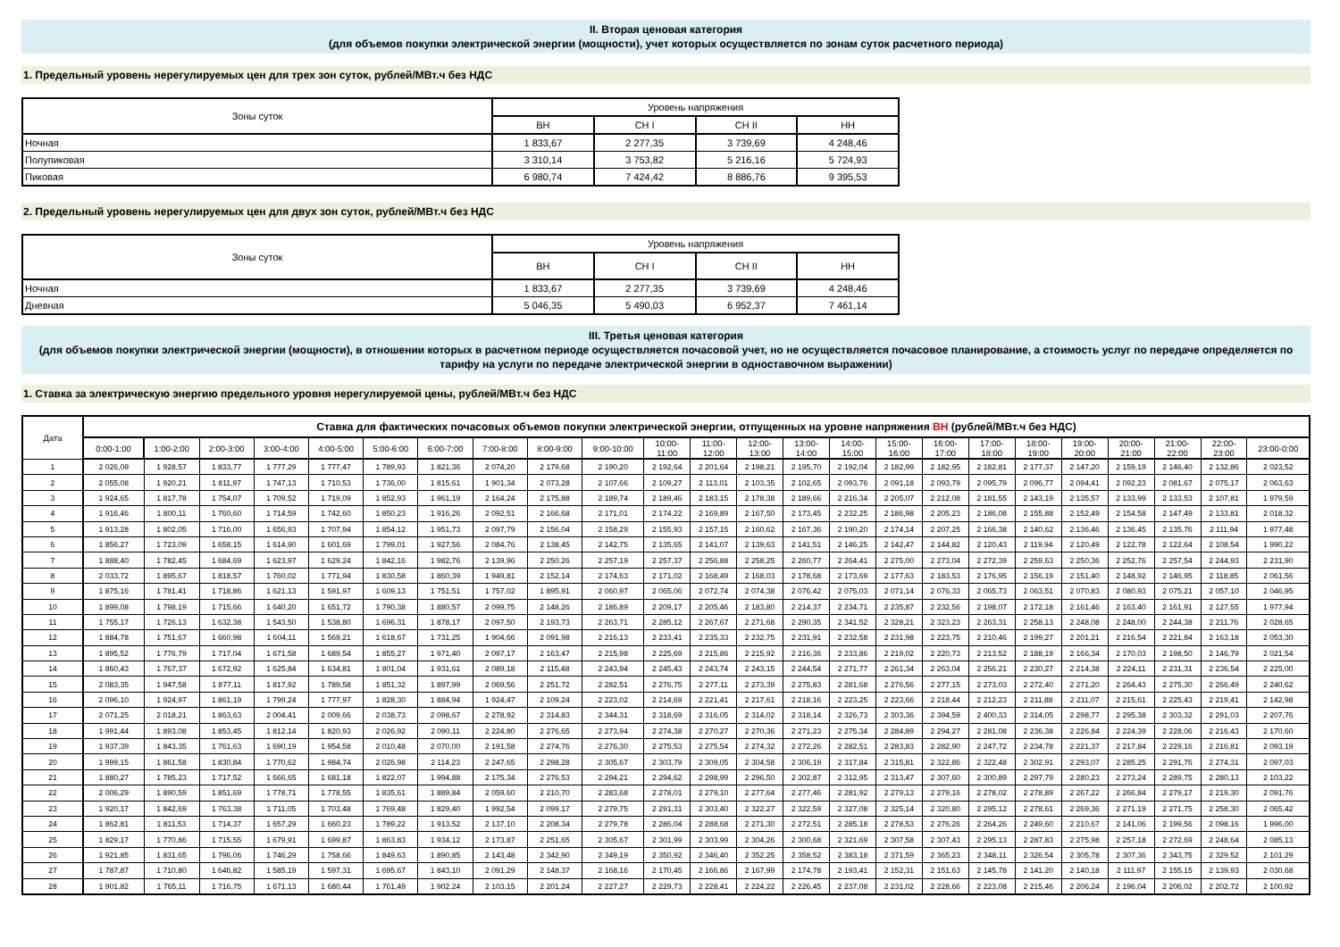II. Вторая ценовая категория
(для объемов покупки электрической энергии (мощности), учет которых осуществляется по зонам суток расчетного периода)
1. Предельный уровень нерегулируемых цен для трех зон суток, рублей/МВт.ч без НДС
| Зоны суток | Уровень напряжения | | | |
| --- | --- | --- | --- | --- |
| | ВН | СН I | СН II | НН |
| Ночная | 1 833,67 | 2 277,35 | 3 739,69 | 4 248,46 |
| Полупиковая | 3 310,14 | 3 753,82 | 5 216,16 | 5 724,93 |
| Пиковая | 6 980,74 | 7 424,42 | 8 886,76 | 9 395,53 |
2. Предельный уровень нерегулируемых цен для двух зон суток, рублей/МВт.ч без НДС
| Зоны суток | Уровень напряжения | | | |
| --- | --- | --- | --- | --- |
| | ВН | СН I | СН II | НН |
| Ночная | 1 833,67 | 2 277,35 | 3 739,69 | 4 248,46 |
| Дневная | 5 046,35 | 5 490,03 | 6 952,37 | 7 461,14 |
III. Третья ценовая категория
(для объемов покупки электрической энергии (мощности), в отношении которых в расчетном периоде осуществляется почасовой учет, но не осуществляется почасовое планирование, а стоимость услуг по передаче определяется по тарифу на услуги по передаче электрической энергии в одноставочном выражении)
1. Ставка за электрическую энергию предельного уровня нерегулируемой цены, рублей/МВт.ч без НДС
| Дата | Ставка для фактических почасовых объемов покупки электрической энергии, отпущенных на уровне напряжения ВН (рублей/МВт.ч без НДС) | | | | | | | | | | | | | | | | | | | | | | | |
| --- | --- | --- | --- | --- | --- | --- | --- | --- | --- | --- | --- | --- | --- | --- | --- | --- | --- | --- | --- | --- | --- | --- | --- | --- |
| | 0:00-1:00 | 1:00-2:00 | 2:00-3:00 | 3:00-4:00 | 4:00-5:00 | 5:00-6:00 | 6:00-7:00 | 7:00-8:00 | 8:00-9:00 | 9:00-10:00 | 10:00- 11:00 | 11:00- 12:00 | 12:00- 13:00 | 13:00- 14:00 | 14:00- 15:00 | 15:00- 16:00 | 16:00- 17:00 | 17:00- 18:00 | 18:00- 19:00 | 19:00- 20:00 | 20:00- 21:00 | 21:00- 22:00 | 22:00- 23:00 | 23:00-0:00 |
| 1 | 2 026,09 | 1 928,57 | 1 833,77 | 1 777,29 | 1 777,47 | 1 789,93 | 1 821,36 | 2 074,20 | 2 179,68 | 2 190,20 | 2 192,64 | 2 201,64 | 2 198,21 | 2 195,70 | 2 192,04 | 2 182,99 | 2 182,95 | 2 182,81 | 2 177,37 | 2 147,20 | 2 159,19 | 2 146,40 | 2 132,86 | 2 023,52 |
| 2 | 2 055,08 | 1 920,21 | 1 811,97 | 1 747,13 | 1 710,53 | 1 736,00 | 1 815,61 | 1 901,34 | 2 073,28 | 2 107,66 | 2 109,27 | 2 113,01 | 2 103,35 | 2 102,65 | 2 093,76 | 2 091,18 | 2 093,79 | 2 095,79 | 2 096,77 | 2 094,41 | 2 092,23 | 2 081,67 | 2 075,17 | 2 063,63 |
| 3 | 1 924,65 | 1 817,78 | 1 754,07 | 1 709,52 | 1 719,09 | 1 852,93 | 1 961,19 | 2 164,24 | 2 175,88 | 2 189,74 | 2 189,46 | 2 183,15 | 2 178,38 | 2 189,66 | 2 216,34 | 2 205,07 | 2 212,08 | 2 181,55 | 2 143,19 | 2 135,57 | 2 133,99 | 2 133,53 | 2 107,81 | 1 979,59 |
| 4 | 1 916,46 | 1 800,11 | 1 760,60 | 1 714,59 | 1 742,60 | 1 850,23 | 1 916,26 | 2 092,51 | 2 166,68 | 2 171,01 | 2 174,22 | 2 169,89 | 2 167,50 | 2 173,45 | 2 232,25 | 2 186,98 | 2 205,23 | 2 186,08 | 2 155,88 | 2 152,49 | 2 154,58 | 2 147,49 | 2 133,81 | 2 018,32 |
| 5 | 1 913,28 | 1 802,05 | 1 716,00 | 1 656,93 | 1 707,94 | 1 854,12 | 1 951,73 | 2 097,79 | 2 156,04 | 2 158,29 | 2 155,93 | 2 157,15 | 2 160,62 | 2 167,36 | 2 190,20 | 2 174,14 | 2 207,25 | 2 166,38 | 2 140,62 | 2 136,46 | 2 136,45 | 2 135,76 | 2 111,94 | 1 977,48 |
| 6 | 1 856,27 | 1 723,09 | 1 658,15 | 1 614,90 | 1 601,69 | 1 799,01 | 1 927,56 | 2 084,76 | 2 138,45 | 2 142,75 | 2 135,65 | 2 141,07 | 2 139,63 | 2 141,51 | 2 146,25 | 2 142,47 | 2 144,82 | 2 120,43 | 2 119,94 | 2 120,49 | 2 122,78 | 2 122,64 | 2 108,54 | 1 990,22 |
| 7 | 1 888,40 | 1 782,45 | 1 684,69 | 1 623,97 | 1 629,24 | 1 842,16 | 1 982,76 | 2 139,96 | 2 250,26 | 2 257,19 | 2 257,37 | 2 256,88 | 2 258,25 | 2 260,77 | 2 264,41 | 2 275,00 | 2 273,04 | 2 272,39 | 2 259,63 | 2 250,36 | 2 252,76 | 2 257,54 | 2 244,93 | 2 231,90 |
| 8 | 2 033,72 | 1 895,67 | 1 818,57 | 1 760,02 | 1 771,94 | 1 830,58 | 1 860,39 | 1 949,81 | 2 152,14 | 2 174,63 | 2 171,02 | 2 168,49 | 2 168,03 | 2 178,68 | 2 173,69 | 2 177,63 | 2 183,53 | 2 176,95 | 2 156,19 | 2 151,40 | 2 148,92 | 2 146,95 | 2 118,85 | 2 061,56 |
| 9 | 1 875,16 | 1 781,41 | 1 718,86 | 1 621,13 | 1 591,97 | 1 609,13 | 1 751,51 | 1 757,02 | 1 895,91 | 2 060,97 | 2 065,06 | 2 072,74 | 2 074,38 | 2 076,42 | 2 075,03 | 2 071,14 | 2 076,33 | 2 065,73 | 2 063,51 | 2 070,83 | 2 080,93 | 2 075,21 | 2 057,10 | 2 046,95 |
| 10 | 1 899,08 | 1 798,19 | 1 715,66 | 1 640,20 | 1 651,72 | 1 790,38 | 1 880,57 | 2 099,75 | 2 148,26 | 2 186,89 | 2 209,17 | 2 205,46 | 2 183,80 | 2 214,37 | 2 234,71 | 2 235,87 | 2 232,56 | 2 198,07 | 2 172,18 | 2 161,46 | 2 163,40 | 2 161,91 | 2 127,55 | 1 977,94 |
| 11 | 1 755,17 | 1 726,13 | 1 632,38 | 1 543,50 | 1 538,80 | 1 696,31 | 1 878,17 | 2 097,50 | 2 193,73 | 2 263,71 | 2 285,12 | 2 267,67 | 2 271,68 | 2 290,35 | 2 341,52 | 2 328,21 | 2 323,23 | 2 263,31 | 2 258,13 | 2 248,08 | 2 248,00 | 2 244,38 | 2 211,76 | 2 028,65 |
| 12 | 1 884,78 | 1 751,67 | 1 660,98 | 1 604,11 | 1 569,21 | 1 618,67 | 1 731,25 | 1 904,66 | 2 091,98 | 2 216,13 | 2 233,41 | 2 235,33 | 2 232,75 | 2 231,91 | 2 232,58 | 2 231,98 | 2 223,75 | 2 210,46 | 2 199,27 | 2 201,21 | 2 216,54 | 2 221,84 | 2 163,18 | 2 053,30 |
| 13 | 1 895,52 | 1 776,79 | 1 717,04 | 1 671,58 | 1 689,54 | 1 855,27 | 1 971,40 | 2 097,17 | 2 163,47 | 2 215,98 | 2 225,69 | 2 215,86 | 2 215,92 | 2 216,36 | 2 233,86 | 2 219,02 | 2 220,73 | 2 213,52 | 2 188,19 | 2 166,34 | 2 170,03 | 2 198,50 | 2 146,79 | 2 021,54 |
| 14 | 1 860,43 | 1 767,37 | 1 672,92 | 1 625,84 | 1 634,81 | 1 801,04 | 1 931,61 | 2 089,18 | 2 115,48 | 2 243,94 | 2 245,43 | 2 243,74 | 2 243,15 | 2 244,54 | 2 271,77 | 2 261,34 | 2 263,04 | 2 256,21 | 2 230,27 | 2 214,38 | 2 224,11 | 2 231,31 | 2 236,54 | 2 225,00 |
| 15 | 2 083,35 | 1 947,58 | 1 877,11 | 1 817,92 | 1 789,58 | 1 851,32 | 1 897,99 | 2 069,56 | 2 251,72 | 2 282,51 | 2 276,75 | 2 277,11 | 2 273,39 | 2 275,83 | 2 281,68 | 2 276,56 | 2 277,15 | 2 273,03 | 2 272,40 | 2 271,20 | 2 264,43 | 2 275,30 | 2 266,49 | 2 240,62 |
| 16 | 2 096,10 | 1 924,97 | 1 861,19 | 1 799,24 | 1 777,97 | 1 828,30 | 1 884,94 | 1 924,47 | 2 109,24 | 2 223,02 | 2 214,69 | 2 221,41 | 2 217,61 | 2 218,16 | 2 223,25 | 2 223,66 | 2 218,44 | 2 212,23 | 2 211,88 | 2 211,07 | 2 215,61 | 2 225,43 | 2 219,41 | 2 142,98 |
| 17 | 2 071,25 | 2 018,21 | 1 863,63 | 2 004,41 | 2 009,66 | 2 038,73 | 2 098,67 | 2 278,92 | 2 314,83 | 2 344,31 | 2 318,69 | 2 316,05 | 2 314,02 | 2 318,14 | 2 326,73 | 2 303,36 | 2 394,59 | 2 400,33 | 2 314,05 | 2 298,77 | 2 295,38 | 2 303,32 | 2 291,03 | 2 207,76 |
| 18 | 1 991,44 | 1 893,08 | 1 853,45 | 1 812,14 | 1 820,93 | 2 026,92 | 2 090,11 | 2 224,80 | 2 276,65 | 2 273,94 | 2 274,38 | 2 270,27 | 2 270,36 | 2 271,23 | 2 275,34 | 2 284,89 | 2 294,27 | 2 281,08 | 2 236,38 | 2 226,84 | 2 224,39 | 2 228,06 | 2 216,43 | 2 170,60 |
| 19 | 1 937,39 | 1 843,35 | 1 761,63 | 1 690,19 | 1 954,58 | 2 010,48 | 2 070,00 | 2 191,58 | 2 274,76 | 2 276,30 | 2 275,53 | 2 275,54 | 2 274,32 | 2 272,26 | 2 282,51 | 2 283,83 | 2 282,90 | 2 247,72 | 2 234,78 | 2 221,37 | 2 217,84 | 2 229,16 | 2 216,81 | 2 093,19 |
| 20 | 1 999,15 | 1 861,58 | 1 830,84 | 1 770,62 | 1 984,74 | 2 026,98 | 2 114,23 | 2 247,65 | 2 298,28 | 2 305,67 | 2 303,79 | 2 309,05 | 2 304,58 | 2 306,19 | 2 317,84 | 2 315,81 | 2 322,86 | 2 322,48 | 2 302,91 | 2 293,07 | 2 285,25 | 2 291,76 | 2 274,31 | 2 097,03 |
| 21 | 1 880,27 | 1 785,23 | 1 717,52 | 1 666,65 | 1 681,18 | 1 822,07 | 1 994,88 | 2 175,34 | 2 276,53 | 2 294,21 | 2 294,62 | 2 298,99 | 2 296,50 | 2 302,87 | 2 312,95 | 2 313,47 | 2 307,60 | 2 300,89 | 2 297,79 | 2 280,23 | 2 273,24 | 2 289,75 | 2 280,13 | 2 103,22 |
| 22 | 2 006,29 | 1 890,59 | 1 851,69 | 1 778,71 | 1 778,55 | 1 835,61 | 1 889,84 | 2 059,60 | 2 210,70 | 2 283,68 | 2 278,01 | 2 279,10 | 2 277,64 | 2 277,46 | 2 281,92 | 2 279,13 | 2 279,16 | 2 278,02 | 2 278,89 | 2 267,22 | 2 266,84 | 2 279,17 | 2 219,30 | 2 091,76 |
| 23 | 1 920,17 | 1 842,69 | 1 763,38 | 1 711,05 | 1 703,48 | 1 769,48 | 1 829,40 | 1 992,54 | 2 099,17 | 2 279,75 | 2 291,31 | 2 303,40 | 2 322,27 | 2 322,59 | 2 327,08 | 2 325,14 | 2 320,80 | 2 295,12 | 2 278,61 | 2 269,36 | 2 271,19 | 2 271,75 | 2 258,30 | 2 065,42 |
| 24 | 1 862,81 | 1 811,53 | 1 714,37 | 1 657,29 | 1 660,23 | 1 789,22 | 1 913,52 | 2 137,10 | 2 208,34 | 2 279,78 | 2 286,04 | 2 288,68 | 2 271,30 | 2 272,51 | 2 285,18 | 2 278,53 | 2 276,26 | 2 264,26 | 2 249,60 | 2 210,67 | 2 141,06 | 2 199,56 | 2 098,16 | 1 996,00 |
| 25 | 1 829,17 | 1 770,86 | 1 715,55 | 1 679,91 | 1 699,87 | 1 863,83 | 1 934,12 | 2 173,87 | 2 251,65 | 2 305,67 | 2 301,99 | 2 303,99 | 2 304,26 | 2 300,68 | 2 321,69 | 2 307,58 | 2 307,43 | 2 295,13 | 2 287,83 | 2 275,98 | 2 257,18 | 2 272,69 | 2 248,64 | 2 085,13 |
| 26 | 1 921,85 | 1 831,65 | 1 796,06 | 1 746,29 | 1 758,66 | 1 849,63 | 1 890,85 | 2 143,48 | 2 342,90 | 2 349,19 | 2 350,92 | 2 346,40 | 2 352,25 | 2 358,52 | 2 383,18 | 2 371,59 | 2 365,23 | 2 348,11 | 2 326,54 | 2 305,78 | 2 307,36 | 2 343,75 | 2 329,52 | 2 101,29 |
| 27 | 1 787,87 | 1 710,80 | 1 646,82 | 1 585,19 | 1 597,31 | 1 695,67 | 1 843,10 | 2 091,29 | 2 148,37 | 2 168,16 | 2 170,45 | 2 166,86 | 2 167,99 | 2 174,78 | 2 193,41 | 2 152,31 | 2 151,63 | 2 145,78 | 2 141,20 | 2 140,18 | 2 111,97 | 2 155,15 | 2 139,93 | 2 030,68 |
| 28 | 1 901,82 | 1 765,11 | 1 716,75 | 1 671,13 | 1 680,44 | 1 761,49 | 1 902,24 | 2 103,15 | 2 201,24 | 2 227,27 | 2 229,73 | 2 228,41 | 2 224,22 | 2 226,45 | 2 237,08 | 2 231,02 | 2 228,66 | 2 223,08 | 2 215,46 | 2 206,24 | 2 196,04 | 2 206,02 | 2 202,72 | 2 100,92 |